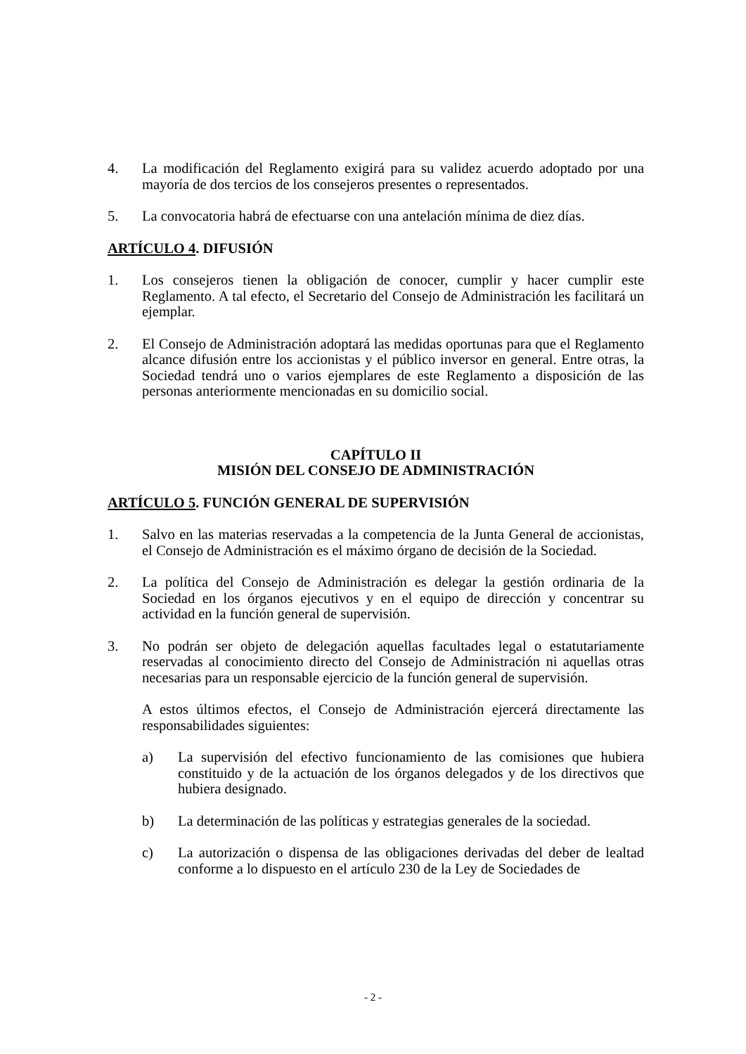4. La modificación del Reglamento exigirá para su validez acuerdo adoptado por una mayoría de dos tercios de los consejeros presentes o representados.
5. La convocatoria habrá de efectuarse con una antelación mínima de diez días.
ARTÍCULO 4. DIFUSIÓN
1. Los consejeros tienen la obligación de conocer, cumplir y hacer cumplir este Reglamento. A tal efecto, el Secretario del Consejo de Administración les facilitará un ejemplar.
2. El Consejo de Administración adoptará las medidas oportunas para que el Reglamento alcance difusión entre los accionistas y el público inversor en general. Entre otras, la Sociedad tendrá uno o varios ejemplares de este Reglamento a disposición de las personas anteriormente mencionadas en su domicilio social.
CAPÍTULO II
MISIÓN DEL CONSEJO DE ADMINISTRACIÓN
ARTÍCULO 5. FUNCIÓN GENERAL DE SUPERVISIÓN
1. Salvo en las materias reservadas a la competencia de la Junta General de accionistas, el Consejo de Administración es el máximo órgano de decisión de la Sociedad.
2. La política del Consejo de Administración es delegar la gestión ordinaria de la Sociedad en los órganos ejecutivos y en el equipo de dirección y concentrar su actividad en la función general de supervisión.
3. No podrán ser objeto de delegación aquellas facultades legal o estatutariamente reservadas al conocimiento directo del Consejo de Administración ni aquellas otras necesarias para un responsable ejercicio de la función general de supervisión.
A estos últimos efectos, el Consejo de Administración ejercerá directamente las responsabilidades siguientes:
a) La supervisión del efectivo funcionamiento de las comisiones que hubiera constituido y de la actuación de los órganos delegados y de los directivos que hubiera designado.
b) La determinación de las políticas y estrategias generales de la sociedad.
c) La autorización o dispensa de las obligaciones derivadas del deber de lealtad conforme a lo dispuesto en el artículo 230 de la Ley de Sociedades de
- 2 -